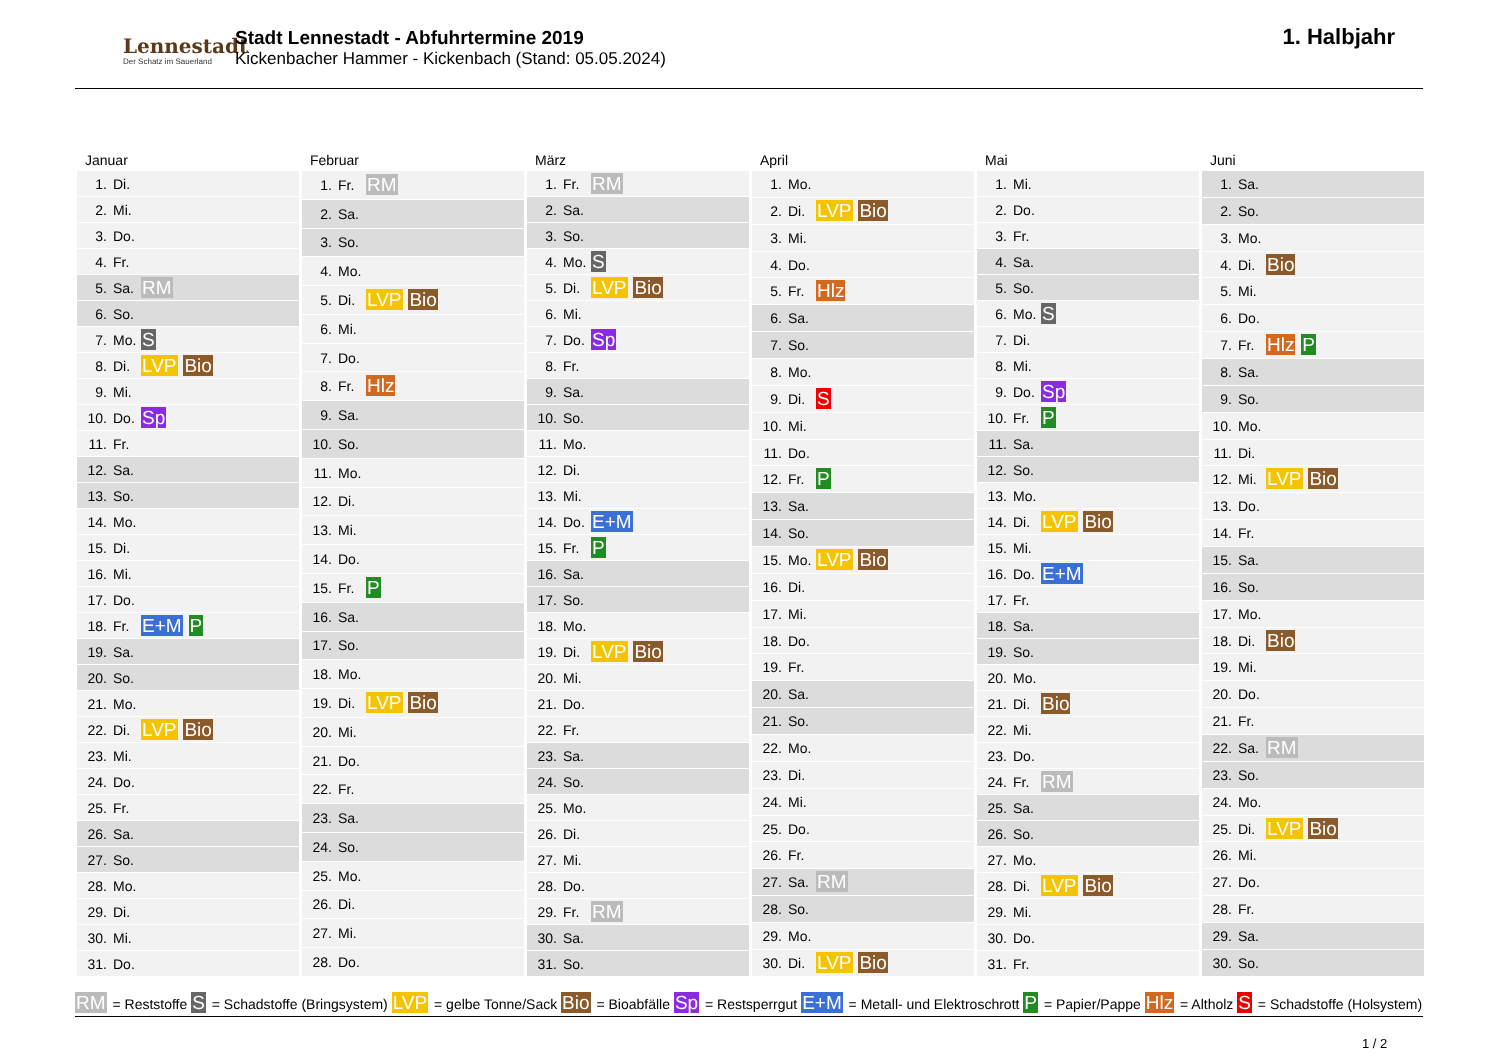Lennestadt
Der Schatz im Sauerland
Stadt Lennestadt - Abfuhrtermine 2019
Kickenbacher Hammer - Kickenbach (Stand: 05.05.2024)
1. Halbjahr
Januar
| 1. | Di. | |
| 2. | Mi. | |
| 3. | Do. | |
| 4. | Fr. | |
| 5. | Sa. | RM |
| 6. | So. | |
| 7. | Mo. | S |
| 8. | Di. | LVP Bio |
| 9. | Mi. | |
| 10. | Do. | Sp |
| 11. | Fr. | |
| 12. | Sa. | |
| 13. | So. | |
| 14. | Mo. | |
| 15. | Di. | |
| 16. | Mi. | |
| 17. | Do. | |
| 18. | Fr. | E+M P |
| 19. | Sa. | |
| 20. | So. | |
| 21. | Mo. | |
| 22. | Di. | LVP Bio |
| 23. | Mi. | |
| 24. | Do. | |
| 25. | Fr. | |
| 26. | Sa. | |
| 27. | So. | |
| 28. | Mo. | |
| 29. | Di. | |
| 30. | Mi. | |
| 31. | Do. | |
Februar
| 1. | Fr. | RM |
| 2. | Sa. | |
| 3. | So. | |
| 4. | Mo. | |
| 5. | Di. | LVP Bio |
| 6. | Mi. | |
| 7. | Do. | |
| 8. | Fr. | Hlz |
| 9. | Sa. | |
| 10. | So. | |
| 11. | Mo. | |
| 12. | Di. | |
| 13. | Mi. | |
| 14. | Do. | |
| 15. | Fr. | P |
| 16. | Sa. | |
| 17. | So. | |
| 18. | Mo. | |
| 19. | Di. | LVP Bio |
| 20. | Mi. | |
| 21. | Do. | |
| 22. | Fr. | |
| 23. | Sa. | |
| 24. | So. | |
| 25. | Mo. | |
| 26. | Di. | |
| 27. | Mi. | |
| 28. | Do. | |
März
| 1. | Fr. | RM |
| 2. | Sa. | |
| 3. | So. | |
| 4. | Mo. | S |
| 5. | Di. | LVP Bio |
| 6. | Mi. | |
| 7. | Do. | Sp |
| 8. | Fr. | |
| 9. | Sa. | |
| 10. | So. | |
| 11. | Mo. | |
| 12. | Di. | |
| 13. | Mi. | |
| 14. | Do. | E+M |
| 15. | Fr. | P |
| 16. | Sa. | |
| 17. | So. | |
| 18. | Mo. | |
| 19. | Di. | LVP Bio |
| 20. | Mi. | |
| 21. | Do. | |
| 22. | Fr. | |
| 23. | Sa. | |
| 24. | So. | |
| 25. | Mo. | |
| 26. | Di. | |
| 27. | Mi. | |
| 28. | Do. | |
| 29. | Fr. | RM |
| 30. | Sa. | |
| 31. | So. | |
April
| 1. | Mo. | |
| 2. | Di. | LVP Bio |
| 3. | Mi. | |
| 4. | Do. | |
| 5. | Fr. | Hlz |
| 6. | Sa. | |
| 7. | So. | |
| 8. | Mo. | |
| 9. | Di. | S |
| 10. | Mi. | |
| 11. | Do. | |
| 12. | Fr. | P |
| 13. | Sa. | |
| 14. | So. | |
| 15. | Mo. | LVP Bio |
| 16. | Di. | |
| 17. | Mi. | |
| 18. | Do. | |
| 19. | Fr. | |
| 20. | Sa. | |
| 21. | So. | |
| 22. | Mo. | |
| 23. | Di. | |
| 24. | Mi. | |
| 25. | Do. | |
| 26. | Fr. | |
| 27. | Sa. | RM |
| 28. | So. | |
| 29. | Mo. | |
| 30. | Di. | LVP Bio |
Mai
| 1. | Mi. | |
| 2. | Do. | |
| 3. | Fr. | |
| 4. | Sa. | |
| 5. | So. | |
| 6. | Mo. | S |
| 7. | Di. | |
| 8. | Mi. | |
| 9. | Do. | Sp |
| 10. | Fr. | P |
| 11. | Sa. | |
| 12. | So. | |
| 13. | Mo. | |
| 14. | Di. | LVP Bio |
| 15. | Mi. | |
| 16. | Do. | E+M |
| 17. | Fr. | |
| 18. | Sa. | |
| 19. | So. | |
| 20. | Mo. | |
| 21. | Di. | Bio |
| 22. | Mi. | |
| 23. | Do. | |
| 24. | Fr. | RM |
| 25. | Sa. | |
| 26. | So. | |
| 27. | Mo. | |
| 28. | Di. | LVP Bio |
| 29. | Mi. | |
| 30. | Do. | |
| 31. | Fr. | |
Juni
| 1. | Sa. | |
| 2. | So. | |
| 3. | Mo. | |
| 4. | Di. | Bio |
| 5. | Mi. | |
| 6. | Do. | |
| 7. | Fr. | Hlz P |
| 8. | Sa. | |
| 9. | So. | |
| 10. | Mo. | |
| 11. | Di. | |
| 12. | Mi. | LVP Bio |
| 13. | Do. | |
| 14. | Fr. | |
| 15. | Sa. | |
| 16. | So. | |
| 17. | Mo. | |
| 18. | Di. | Bio |
| 19. | Mi. | |
| 20. | Do. | |
| 21. | Fr. | |
| 22. | Sa. | RM |
| 23. | So. | |
| 24. | Mo. | |
| 25. | Di. | LVP Bio |
| 26. | Mi. | |
| 27. | Do. | |
| 28. | Fr. | |
| 29. | Sa. | |
| 30. | So. | |
RM = Reststoffe S = Schadstoffe (Bringsystem) LVP = gelbe Tonne/Sack Bio = Bioabfälle Sp = Restsperrgut E+M = Metall- und Elektroschrott P = Papier/Pappe Hlz = Altholz S = Schadstoffe (Holsystem)
1 / 2